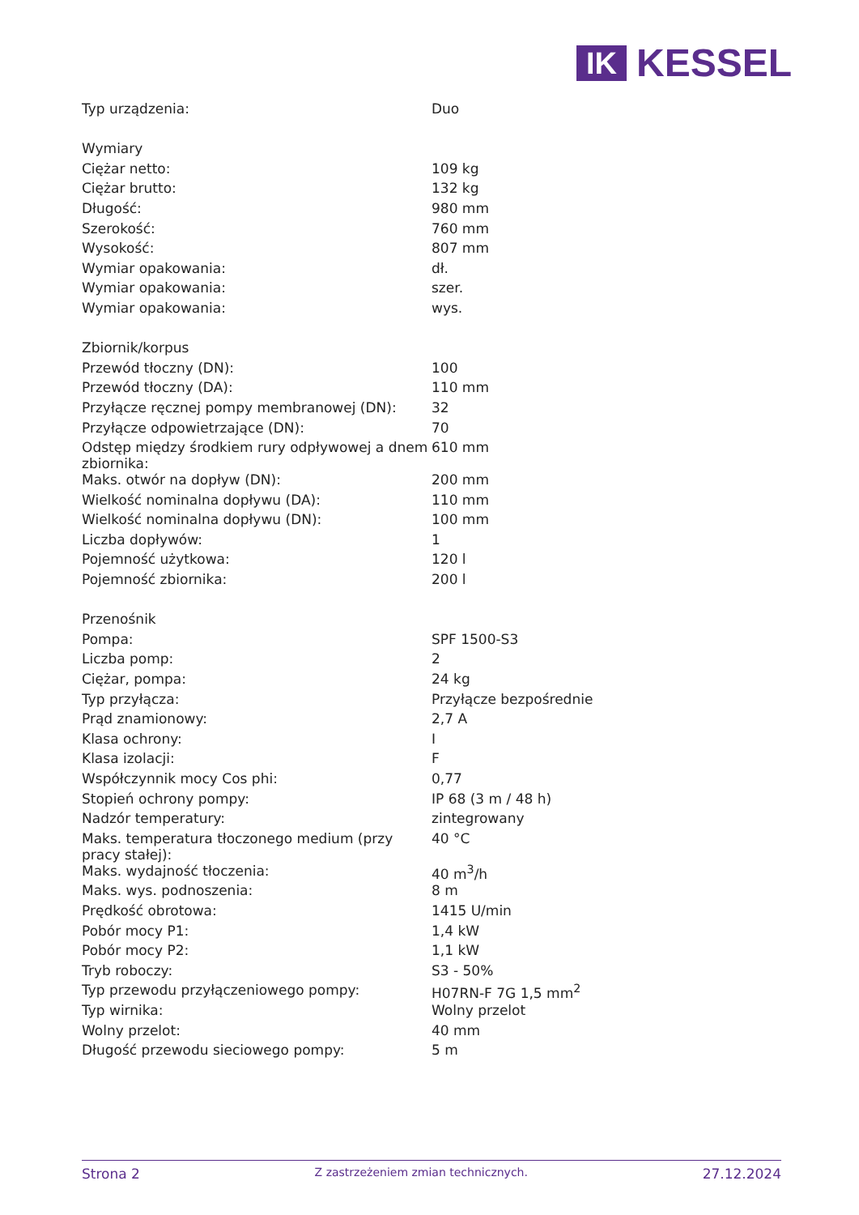IK
KESSEL
| Typ urządzenia: | Duo |
| Wymiary | |
| Ciężar netto: | 109 kg |
| Ciężar brutto: | 132 kg |
| Długość: | 980 mm |
| Szerokość: | 760 mm |
| Wysokość: | 807 mm |
| Wymiar opakowania: | dł. |
| Wymiar opakowania: | szer. |
| Wymiar opakowania: | wys. |
| Zbiornik/korpus | |
| Przewód tłoczny (DN): | 100 |
| Przewód tłoczny (DA): | 110 mm |
| Przyłącze ręcznej pompy membranowej (DN): | 32 |
| Przyłącze odpowietrzające (DN): | 70 |
| Odstęp między środkiem rury odpływowej a dnem zbiornika: | 610 mm |
| Maks. otwór na dopływ (DN): | 200 mm |
| Wielkość nominalna dopływu (DA): | 110 mm |
| Wielkość nominalna dopływu (DN): | 100 mm |
| Liczba dopływów: | 1 |
| Pojemność użytkowa: | 120 l |
| Pojemność zbiornika: | 200 l |
| Przenośnik | |
| Pompa: | SPF 1500-S3 |
| Liczba pomp: | 2 |
| Ciężar, pompa: | 24 kg |
| Typ przyłącza: | Przyłącze bezpośrednie |
| Prąd znamionowy: | 2,7 A |
| Klasa ochrony: | I |
| Klasa izolacji: | F |
| Współczynnik mocy Cos phi: | 0,77 |
| Stopień ochrony pompy: | IP 68 (3 m / 48 h) |
| Nadzór temperatury: | zintegrowany |
| Maks. temperatura tłoczonego medium (przy pracy stałej): | 40 °C |
| Maks. wydajność tłoczenia: | 40 m<sup>3</sup>/h |
| Maks. wys. podnoszenia: | 8 m |
| Prędkość obrotowa: | 1415 U/min |
| Pobór mocy P1: | 1,4 kW |
| Pobór mocy P2: | 1,1 kW |
| Tryb roboczy: | S3 - 50% |
| Typ przewodu przyłączeniowego pompy: | H07RN-F 7G 1,5 mm<sup>2</sup> |
| Typ wirnika: | Wolny przelot |
| Wolny przelot: | 40 mm |
| Długość przewodu sieciowego pompy: | 5 m |
Strona 2 Z zastrzeżeniem zmian technicznych. 27.12.2024